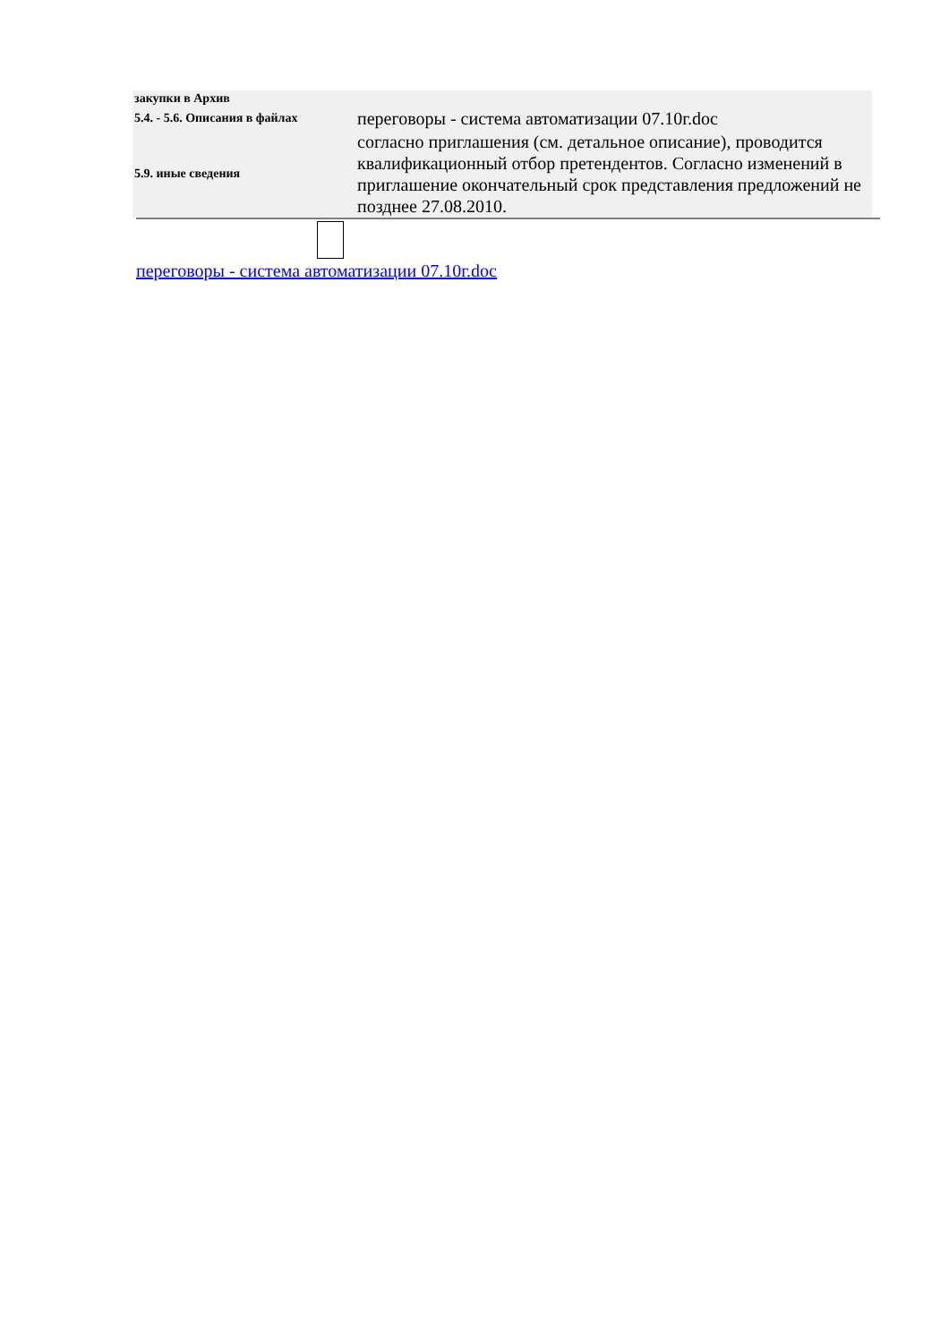| закупки в Архив | |
| 5.4. - 5.6. Описания в файлах | переговоры - система автоматизации 07.10г.doc |
| 5.9. иные сведения | согласно приглашения (см. детальное описание), проводится квалификационный отбор претендентов. Согласно изменений в приглашение окончательный срок представления предложений не позднее 27.08.2010. |
переговоры - система автоматизации 07.10г.doc